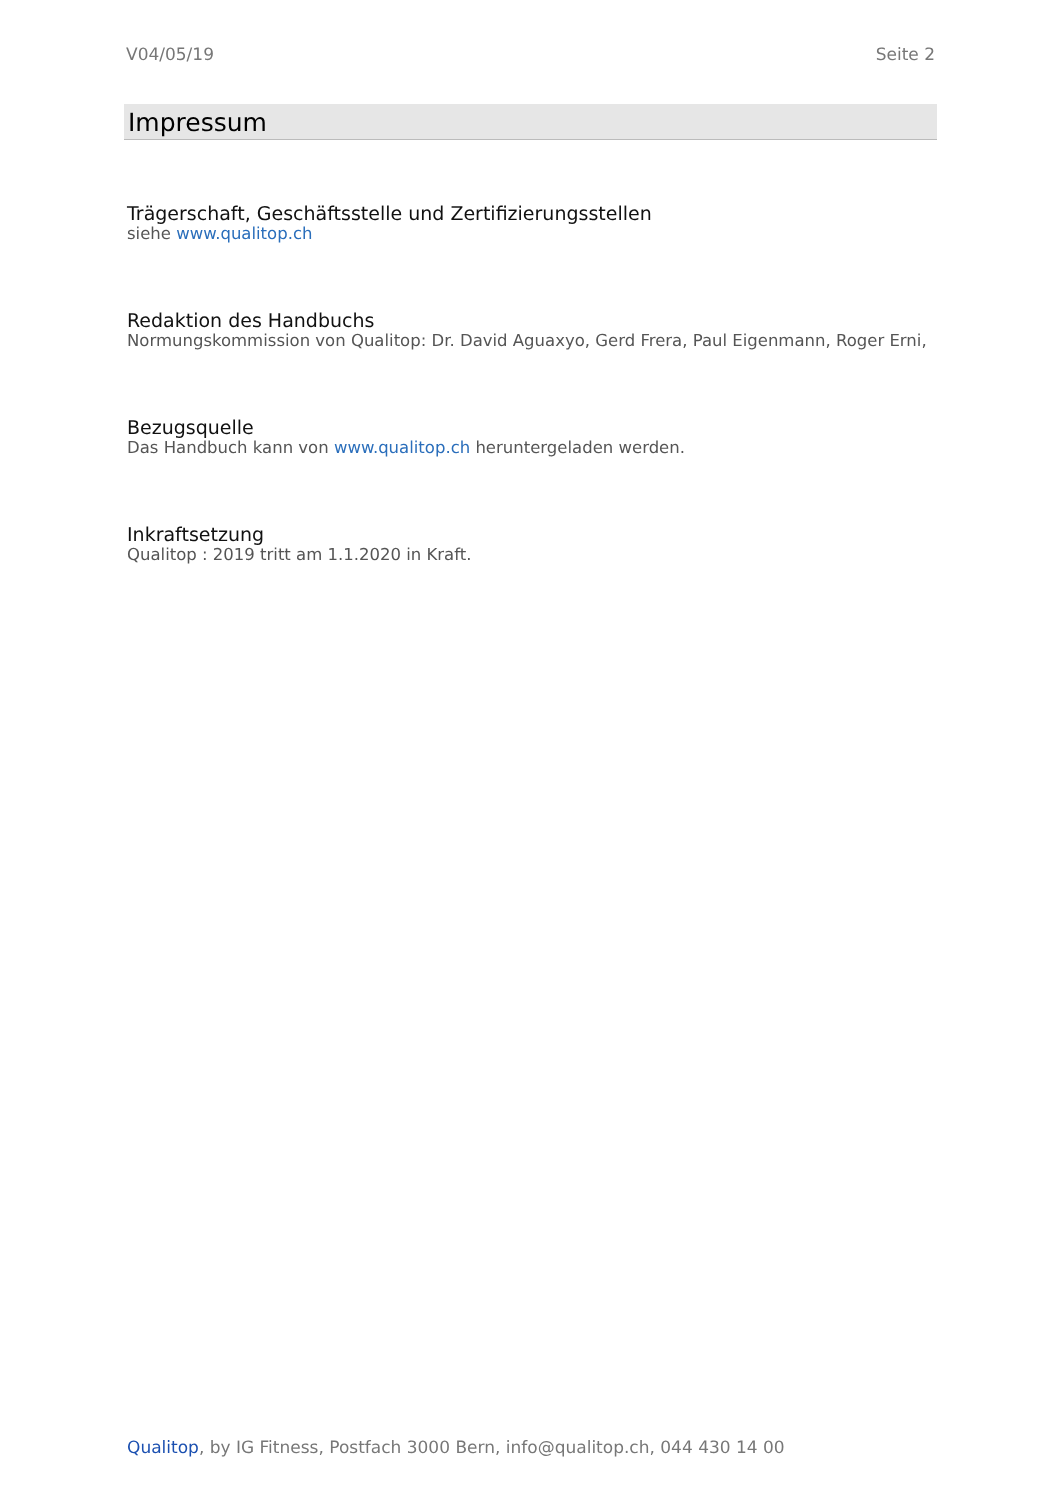V04/05/19 Seite 2
Impressum
Trägerschaft, Geschäftsstelle und Zertifizierungsstellen
siehe www.qualitop.ch
Redaktion des Handbuchs
Normungskommission von Qualitop: Dr. David Aguaxyo, Gerd Frera, Paul Eigenmann, Roger Erni,
Bezugsquelle
Das Handbuch kann von www.qualitop.ch heruntergeladen werden.
Inkraftsetzung
Qualitop : 2019 tritt am 1.1.2020 in Kraft.
Qualitop, by IG Fitness, Postfach 3000 Bern, info@qualitop.ch, 044 430 14 00